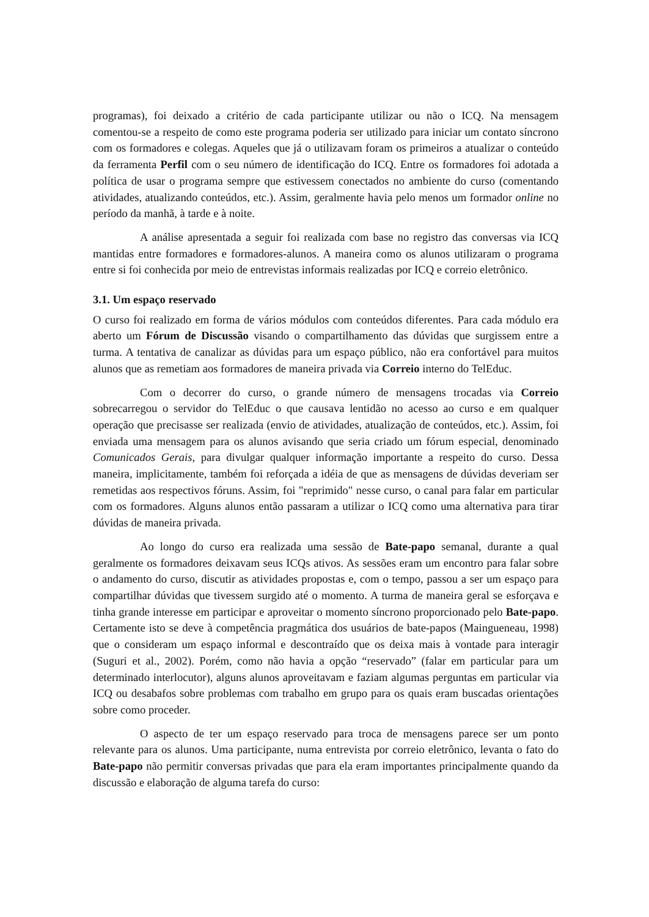programas), foi deixado a critério de cada participante utilizar ou não o ICQ. Na mensagem comentou-se a respeito de como este programa poderia ser utilizado para iniciar um contato síncrono com os formadores e colegas. Aqueles que já o utilizavam foram os primeiros a atualizar o conteúdo da ferramenta Perfil com o seu número de identificação do ICQ. Entre os formadores foi adotada a política de usar o programa sempre que estivessem conectados no ambiente do curso (comentando atividades, atualizando conteúdos, etc.). Assim, geralmente havia pelo menos um formador online no período da manhã, à tarde e à noite.
A análise apresentada a seguir foi realizada com base no registro das conversas via ICQ mantidas entre formadores e formadores-alunos. A maneira como os alunos utilizaram o programa entre si foi conhecida por meio de entrevistas informais realizadas por ICQ e correio eletrônico.
3.1. Um espaço reservado
O curso foi realizado em forma de vários módulos com conteúdos diferentes. Para cada módulo era aberto um Fórum de Discussão visando o compartilhamento das dúvidas que surgissem entre a turma. A tentativa de canalizar as dúvidas para um espaço público, não era confortável para muitos alunos que as remetiam aos formadores de maneira privada via Correio interno do TelEduc.
Com o decorrer do curso, o grande número de mensagens trocadas via Correio sobrecarregou o servidor do TelEduc o que causava lentidão no acesso ao curso e em qualquer operação que precisasse ser realizada (envio de atividades, atualização de conteúdos, etc.). Assim, foi enviada uma mensagem para os alunos avisando que seria criado um fórum especial, denominado Comunicados Gerais, para divulgar qualquer informação importante a respeito do curso. Dessa maneira, implicitamente, também foi reforçada a idéia de que as mensagens de dúvidas deveriam ser remetidas aos respectivos fóruns. Assim, foi "reprimido" nesse curso, o canal para falar em particular com os formadores. Alguns alunos então passaram a utilizar o ICQ como uma alternativa para tirar dúvidas de maneira privada.
Ao longo do curso era realizada uma sessão de Bate-papo semanal, durante a qual geralmente os formadores deixavam seus ICQs ativos. As sessões eram um encontro para falar sobre o andamento do curso, discutir as atividades propostas e, com o tempo, passou a ser um espaço para compartilhar dúvidas que tivessem surgido até o momento. A turma de maneira geral se esforçava e tinha grande interesse em participar e aproveitar o momento síncrono proporcionado pelo Bate-papo. Certamente isto se deve à competência pragmática dos usuários de bate-papos (Maingueneau, 1998) que o consideram um espaço informal e descontraído que os deixa mais à vontade para interagir (Suguri et al., 2002). Porém, como não havia a opção “reservado” (falar em particular para um determinado interlocutor), alguns alunos aproveitavam e faziam algumas perguntas em particular via ICQ ou desabafos sobre problemas com trabalho em grupo para os quais eram buscadas orientações sobre como proceder.
O aspecto de ter um espaço reservado para troca de mensagens parece ser um ponto relevante para os alunos. Uma participante, numa entrevista por correio eletrônico, levanta o fato do Bate-papo não permitir conversas privadas que para ela eram importantes principalmente quando da discussão e elaboração de alguma tarefa do curso: